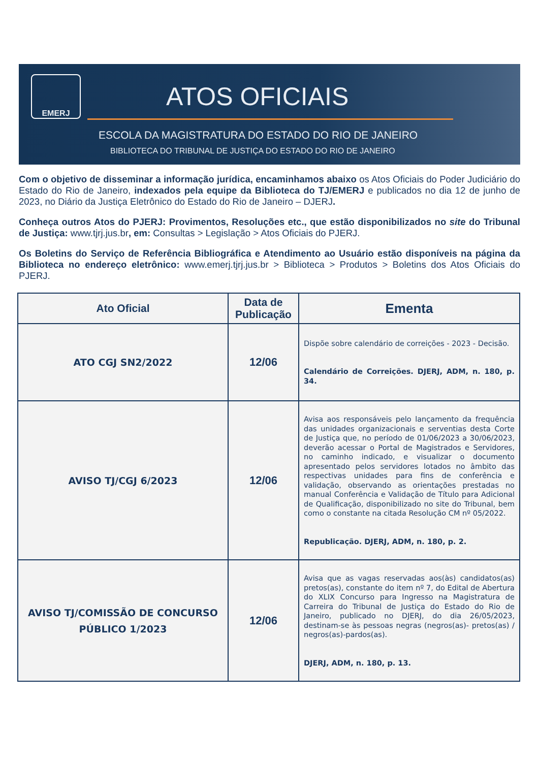EMERJ
ATOS OFICIAIS
ESCOLA DA MAGISTRATURA DO ESTADO DO RIO DE JANEIRO
BIBLIOTECA DO TRIBUNAL DE JUSTIÇA DO ESTADO DO RIO DE JANEIRO
Com o objetivo de disseminar a informação jurídica, encaminhamos abaixo os Atos Oficiais do Poder Judiciário do Estado do Rio de Janeiro, indexados pela equipe da Biblioteca do TJ/EMERJ e publicados no dia 12 de junho de 2023, no Diário da Justiça Eletrônico do Estado do Rio de Janeiro – DJERJ.
Conheça outros Atos do PJERJ: Provimentos, Resoluções etc., que estão disponibilizados no site do Tribunal de Justiça: www.tjrj.jus.br, em: Consultas > Legislação > Atos Oficiais do PJERJ.
Os Boletins do Serviço de Referência Bibliográfica e Atendimento ao Usuário estão disponíveis na página da Biblioteca no endereço eletrônico: www.emerj.tjrj.jus.br > Biblioteca > Produtos > Boletins dos Atos Oficiais do PJERJ.
| Ato Oficial | Data de Publicação | Ementa |
| --- | --- | --- |
| ATO CGJ SN2/2022 | 12/06 | Dispõe sobre calendário de correições - 2023 - Decisão. Calendário de Correições. DJERJ, ADM, n. 180, p. 34. |
| AVISO TJ/CGJ 6/2023 | 12/06 | Avisa aos responsáveis pelo lançamento da frequência das unidades organizacionais e serventias desta Corte de Justiça que, no período de 01/06/2023 a 30/06/2023, deverão acessar o Portal de Magistrados e Servidores, no caminho indicado, e visualizar o documento apresentado pelos servidores lotados no âmbito das respectivas unidades para fins de conferência e validação, observando as orientações prestadas no manual Conferência e Validação de Título para Adicional de Qualificação, disponibilizado no site do Tribunal, bem como o constante na citada Resolução CM nº 05/2022. Republicação. DJERJ, ADM, n. 180, p. 2. |
| AVISO TJ/COMISSÃO DE CONCURSO PÚBLICO 1/2023 | 12/06 | Avisa que as vagas reservadas aos(às) candidatos(as) pretos(as), constante do item nº 7, do Edital de Abertura do XLIX Concurso para Ingresso na Magistratura de Carreira do Tribunal de Justiça do Estado do Rio de Janeiro, publicado no DJERJ, do dia 26/05/2023, destinam-se às pessoas negras (negros(as)- pretos(as) / negros(as)-pardos(as). DJERJ, ADM, n. 180, p. 13. |